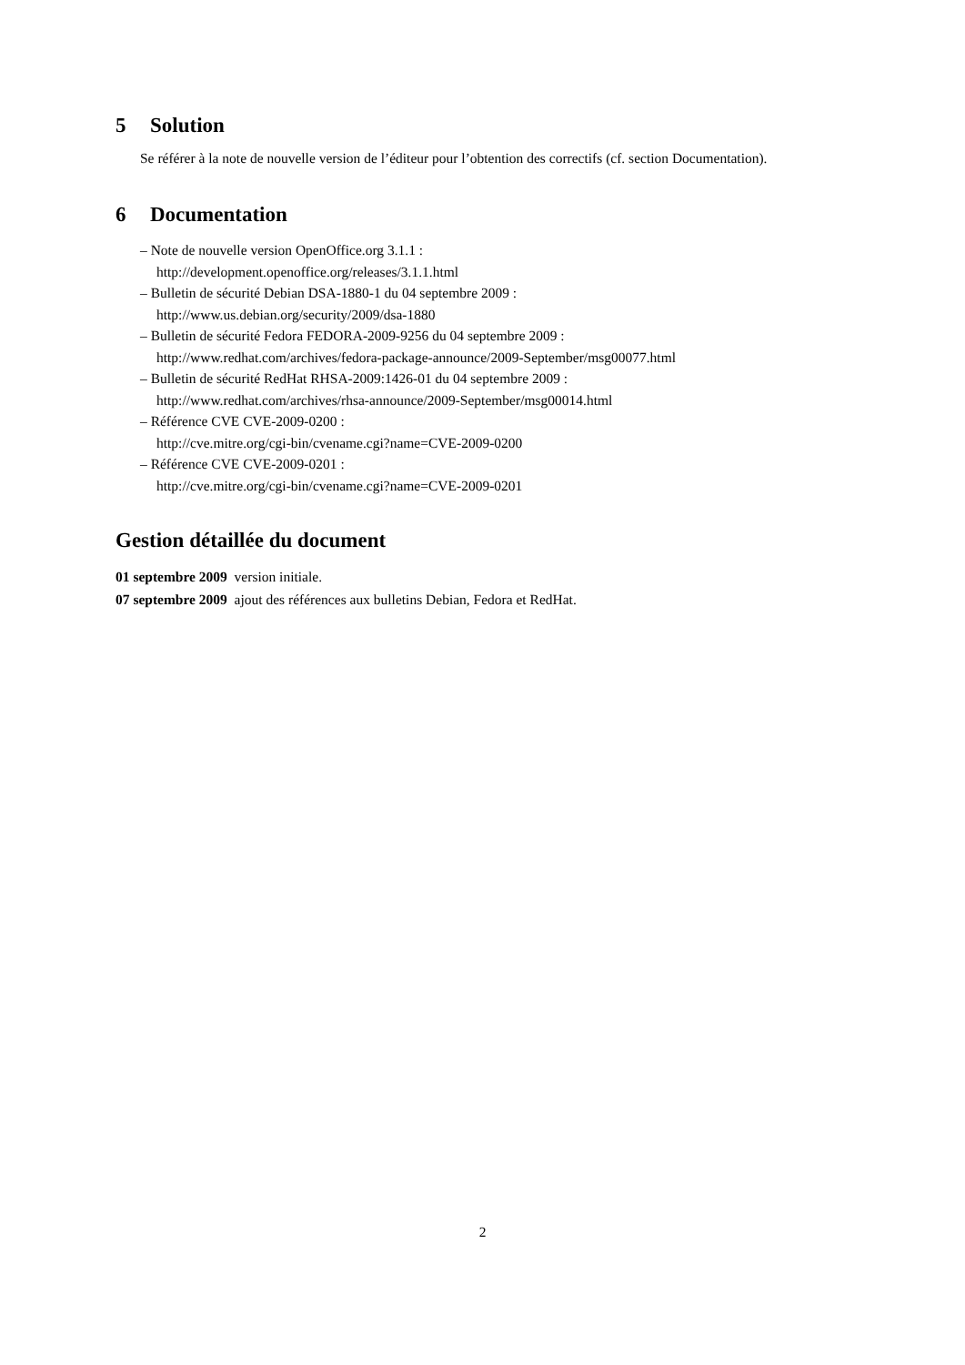5 Solution
Se référer à la note de nouvelle version de l’éditeur pour l’obtention des correctifs (cf. section Documentation).
6 Documentation
– Note de nouvelle version OpenOffice.org 3.1.1 :
http://development.openoffice.org/releases/3.1.1.html
– Bulletin de sécurité Debian DSA-1880-1 du 04 septembre 2009 :
http://www.us.debian.org/security/2009/dsa-1880
– Bulletin de sécurité Fedora FEDORA-2009-9256 du 04 septembre 2009 :
http://www.redhat.com/archives/fedora-package-announce/2009-September/msg00077.html
– Bulletin de sécurité RedHat RHSA-2009:1426-01 du 04 septembre 2009 :
http://www.redhat.com/archives/rhsa-announce/2009-September/msg00014.html
– Référence CVE CVE-2009-0200 :
http://cve.mitre.org/cgi-bin/cvename.cgi?name=CVE-2009-0200
– Référence CVE CVE-2009-0201 :
http://cve.mitre.org/cgi-bin/cvename.cgi?name=CVE-2009-0201
Gestion détaillée du document
01 septembre 2009 version initiale.
07 septembre 2009 ajout des références aux bulletins Debian, Fedora et RedHat.
2